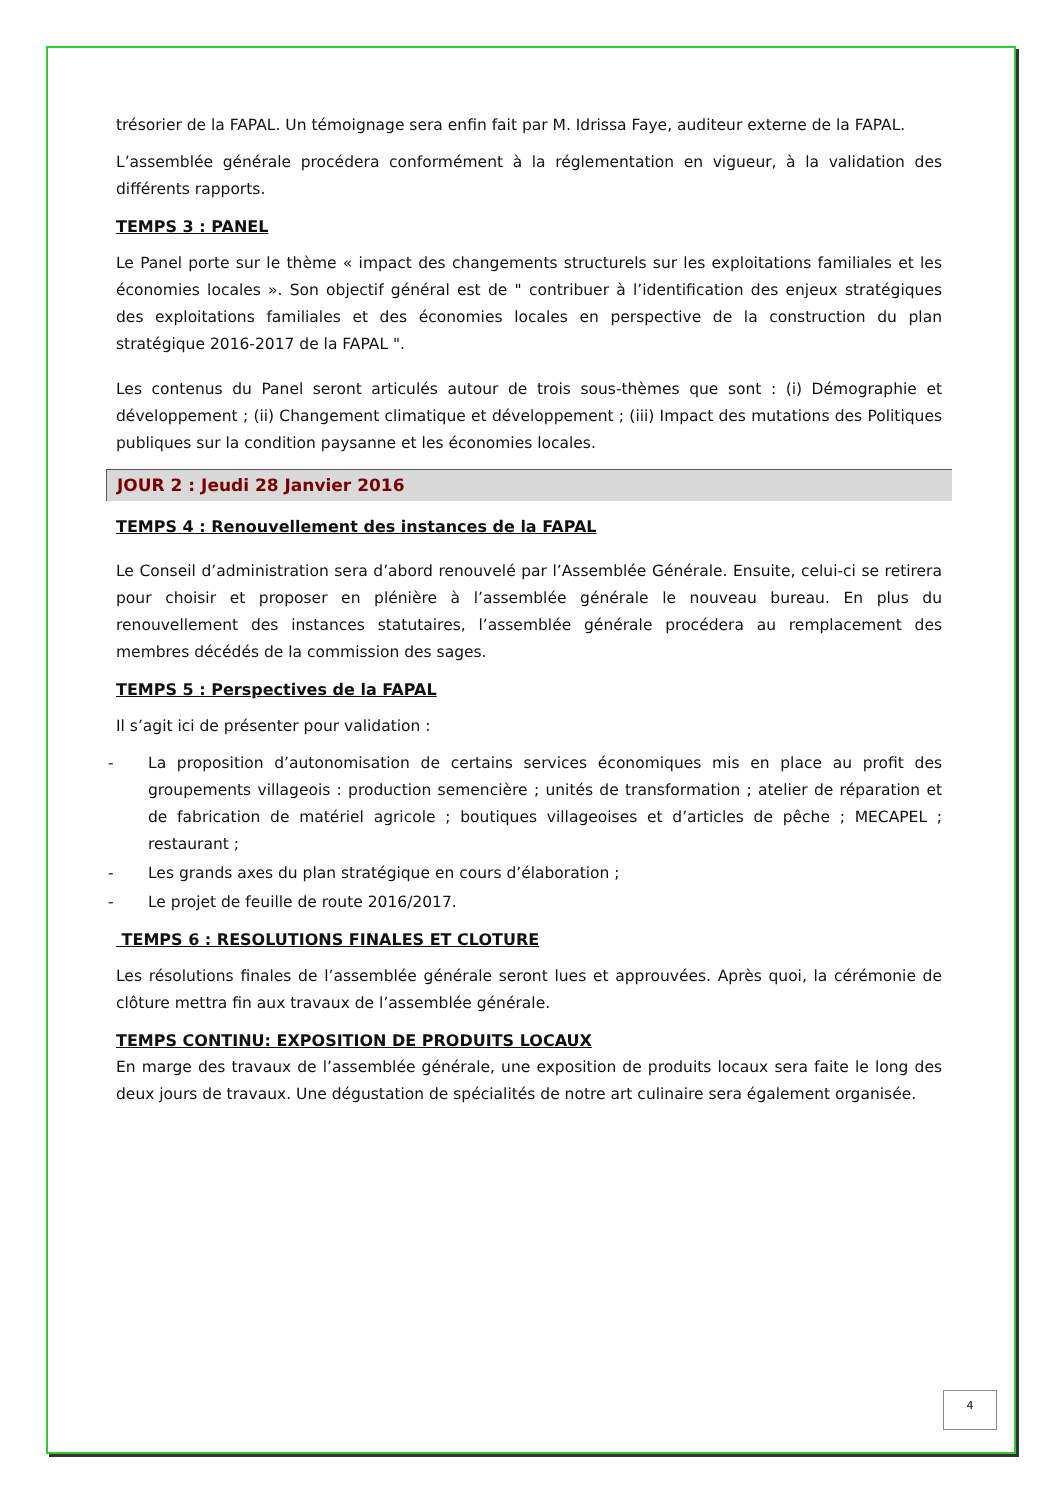trésorier de la FAPAL. Un témoignage sera enfin fait par M. Idrissa Faye, auditeur externe de la FAPAL.
L’assemblée générale procédera conformément à la réglementation en vigueur, à la validation des différents rapports.
TEMPS 3 : PANEL
Le Panel porte sur le thème « impact des changements structurels sur les exploitations familiales et les économies locales ». Son objectif général est de " contribuer à l’identification des enjeux stratégiques des exploitations familiales et des économies locales en perspective de la construction du plan stratégique 2016-2017 de la FAPAL ".
Les contenus du Panel seront articulés autour de trois sous-thèmes que sont : (i) Démographie et développement ; (ii) Changement climatique et développement ; (iii) Impact des mutations des Politiques publiques sur la condition paysanne et les économies locales.
JOUR 2 : Jeudi 28 Janvier 2016
TEMPS 4 : Renouvellement des instances de la FAPAL
Le Conseil d’administration sera d’abord renouvelé par l’Assemblée Générale. Ensuite, celui-ci se retirera pour choisir et proposer en plénière à l’assemblée générale le nouveau bureau. En plus du renouvellement des instances statutaires, l’assemblée générale procédera au remplacement des membres décédés de la commission des sages.
TEMPS 5 : Perspectives de la FAPAL
Il s’agit ici de présenter pour validation :
- La proposition d’autonomisation de certains services économiques mis en place au profit des groupements villageois : production semencière ; unités de transformation ; atelier de réparation et de fabrication de matériel agricole ; boutiques villageoises et d’articles de pêche ; MECAPEL ; restaurant ;
- Les grands axes du plan stratégique en cours d’élaboration ;
- Le projet de feuille de route 2016/2017.
TEMPS 6 : RESOLUTIONS FINALES ET CLOTURE
Les résolutions finales de l’assemblée générale seront lues et approuvées. Après quoi, la cérémonie de clôture mettra fin aux travaux de l’assemblée générale.
TEMPS CONTINU: EXPOSITION DE PRODUITS LOCAUX
En marge des travaux de l’assemblée générale, une exposition de produits locaux sera faite le long des deux jours de travaux. Une dégustation de spécialités de notre art culinaire sera également organisée.
4